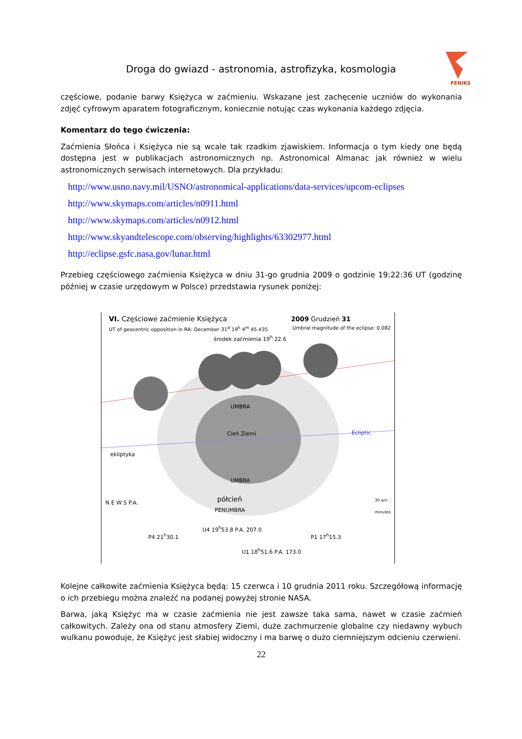Droga do gwiazd - astronomia, astrofizyka, kosmologia
FENIKS
częściowe, podanie barwy Księżyca w zaćmieniu. Wskazane jest zachęcenie uczniów do wykonania zdjęć cyfrowym aparatem fotograficznym, koniecznie notując czas wykonania każdego zdjęcia.
Komentarz do tego ćwiczenia:
Zaćmienia Słońca i Księżyca nie są wcale tak rzadkim zjawiskiem. Informacja o tym kiedy one będą dostępna jest w publikacjach astronomicznych np. Astronomical Almanac jak również w wielu astronomicznych serwisach internetowych. Dla przykładu:
http://www.usno.navy.mil/USNO/astronomical-applications/data-services/upcom-eclipses
http://www.skymaps.com/articles/n0911.html
http://www.skymaps.com/articles/n0912.html
http://www.skyandtelescope.com/observing/highlights/63302977.html
http://eclipse.gsfc.nasa.gov/lunar.html
Przebieg częściowego zaćmienia Księżyca w dniu 31-go grudnia 2009 o godzinie 19:22:36 UT (godzinę później w czasie urzędowym w Polsce) przedstawia rysunek poniżej:
VI. Częściowe zaćmienie Księżyca
UT of geocentric opposition in RA: December 31<sup>d</sup> 19<sup>h</sup> 4<sup>m</sup> 45.435
2009 Grudzień 31
Umbral magnitude of the eclipse: 0.082
środek zaćmienia 19<sup>h</sup> 22.6
Cień Ziemi
ekliptyka
Ecliptic
UMBRA
UMBRA
półcień
PENUMBRA
N E W S P.A.
P4 21<sup>h</sup>30.1
U4 19<sup>h</sup>53.8 P.A. 207.0
U1 18<sup>h</sup>51.6 P.A. 173.0
P1 17<sup>h</sup>15.3
30 arc-minutes
Kolejne całkowite zaćmienia Księżyca będą: 15 czerwca i 10 grudnia 2011 roku. Szczegółową informację o ich przebiegu można znaleźć na podanej powyżej stronie NASA.
Barwa, jaką Księżyc ma w czasie zaćmienia nie jest zawsze taka sama, nawet w czasie zaćmień całkowitych. Zależy ona od stanu atmosfery Ziemi, duże zachmurzenie globalne czy niedawny wybuch wulkanu powoduje, że Księżyc jest słabiej widoczny i ma barwę o dużo ciemniejszym odcieniu czerwieni.
22